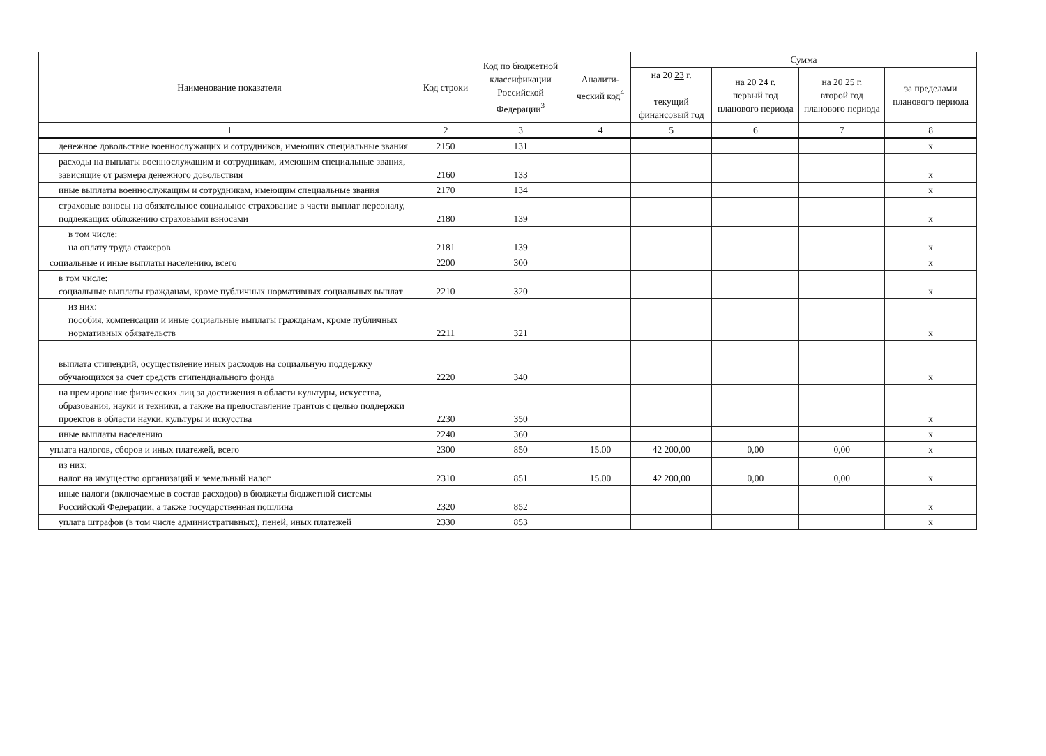| Наименование показателя | Код строки | Код по бюджетной классификации Российской Федерации<sup>3</sup> | Аналити-ческий код<sup>4</sup> | Сумма | | | |
| --- | --- | --- | --- | --- | --- | --- | --- |
| | | | | на 20 23 г. текущий финансовый год | на 20 24 г. первый год планового периода | на 20 25 г. второй год планового периода | за пределами планового периода |
| 1 | 2 | 3 | 4 | 5 | 6 | 7 | 8 |
| денежное довольствие военнослужащих и сотрудников, имеющих специальные звания | 2150 | 131 | | | | | x |
| расходы на выплаты военнослужащим и сотрудникам, имеющим специальные звания, зависящие от размера денежного довольствия | 2160 | 133 | | | | | x |
| иные выплаты военнослужащим и сотрудникам, имеющим специальные звания | 2170 | 134 | | | | | x |
| страховые взносы на обязательное социальное страхование в части выплат персоналу, подлежащих обложению страховыми взносами | 2180 | 139 | | | | | x |
| в том числе: на оплату труда стажеров | 2181 | 139 | | | | | x |
| социальные и иные выплаты населению, всего | 2200 | 300 | | | | | x |
| в том числе: социальные выплаты гражданам, кроме публичных нормативных социальных выплат | 2210 | 320 | | | | | x |
| из них: пособия, компенсации и иные социальные выплаты гражданам, кроме публичных нормативных обязательств | 2211 | 321 | | | | | x |
| выплата стипендий, осуществление иных расходов на социальную поддержку обучающихся за счет средств стипендиального фонда | 2220 | 340 | | | | | x |
| на премирование физических лиц за достижения в области культуры, искусства, образования, науки и техники, а также на предоставление грантов с целью поддержки проектов в области науки, культуры и искусства | 2230 | 350 | | | | | x |
| иные выплаты населению | 2240 | 360 | | | | | x |
| уплата налогов, сборов и иных платежей, всего | 2300 | 850 | 15.00 | 42 200,00 | 0,00 | 0,00 | x |
| из них: налог на имущество организаций и земельный налог | 2310 | 851 | 15.00 | 42 200,00 | 0,00 | 0,00 | x |
| иные налоги (включаемые в состав расходов) в бюджеты бюджетной системы Российской Федерации, а также государственная пошлина | 2320 | 852 | | | | | x |
| уплата штрафов (в том числе административных), пеней, иных платежей | 2330 | 853 | | | | | x |